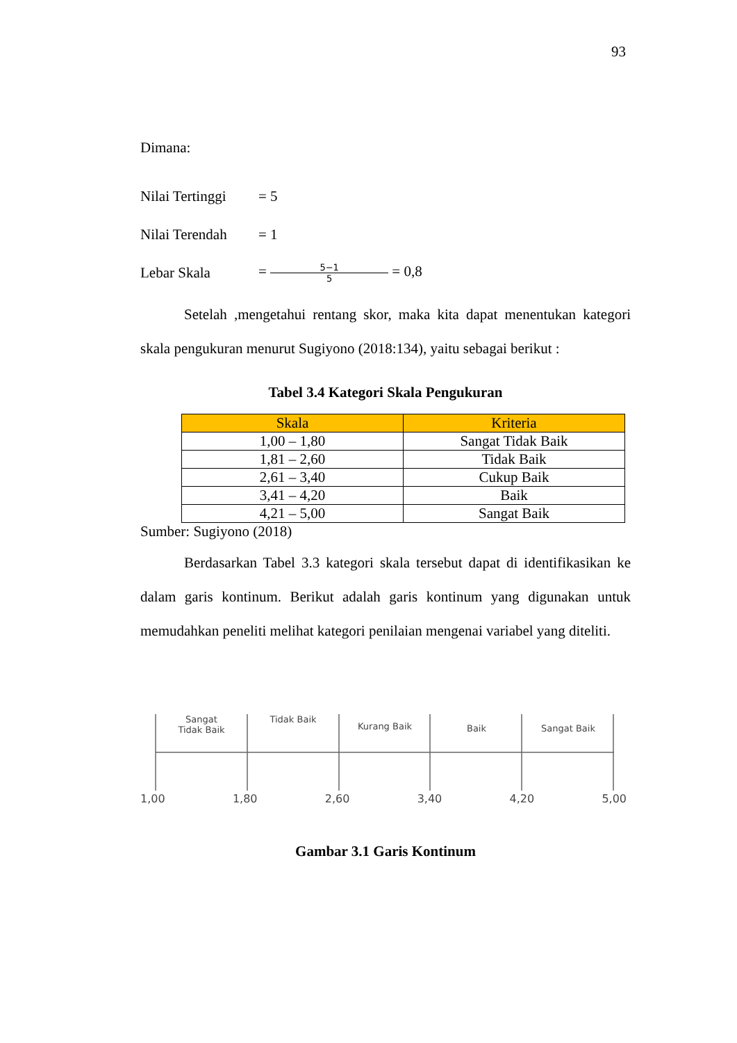93
Dimana:
Nilai Tertinggi = 5
Nilai Terendah = 1
Lebar Skala = 5−1 5 = 0,8
Setelah ,mengetahui rentang skor, maka kita dapat menentukan kategori skala pengukuran menurut Sugiyono (2018:134), yaitu sebagai berikut :
Tabel 3.4 Kategori Skala Pengukuran
| Skala | Kriteria |
| --- | --- |
| 1,00 – 1,80 | Sangat Tidak Baik |
| 1,81 – 2,60 | Tidak Baik |
| 2,61 – 3,40 | Cukup Baik |
| 3,41 – 4,20 | Baik |
| 4,21 – 5,00 | Sangat Baik |
Sumber: Sugiyono (2018)
Berdasarkan Tabel 3.3 kategori skala tersebut dapat di identifikasikan ke dalam garis kontinum. Berikut adalah garis kontinum yang digunakan untuk memudahkan peneliti melihat kategori penilaian mengenai variabel yang diteliti.
Sangat
Tidak Baik
Tidak Baik
Kurang Baik
Baik Sangat Baik
1,00 1,80 2,60 3,40 4,20 5,00
Gambar 3.1 Garis Kontinum